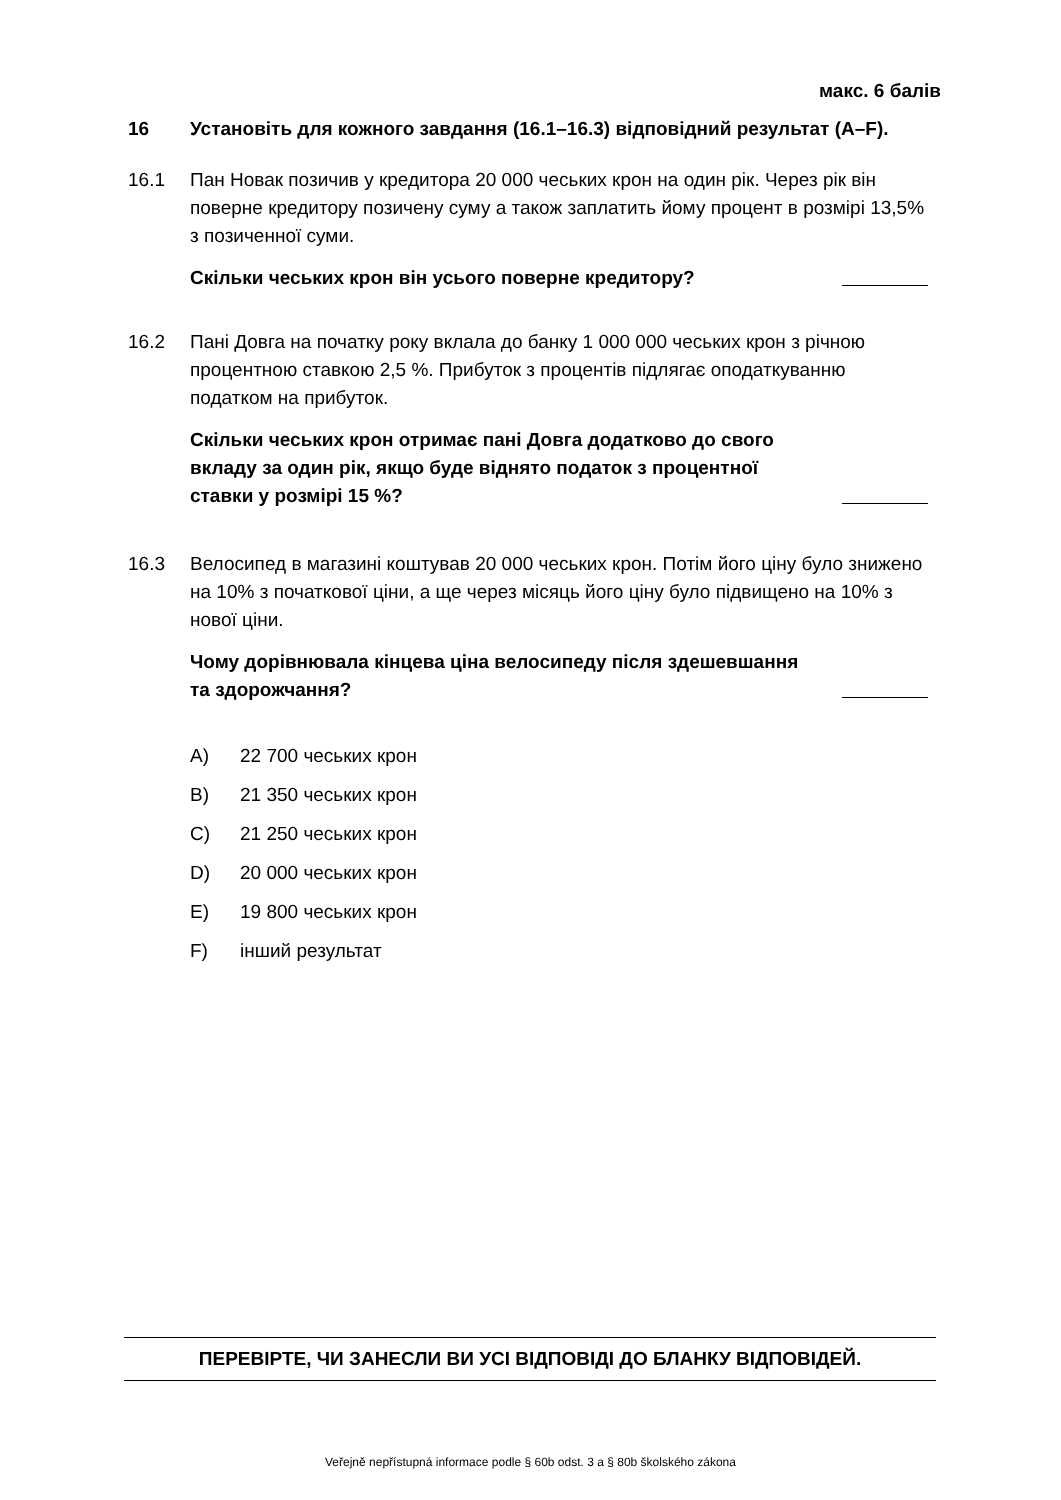макс. 6 балів
16 Установіть для кожного завдання (16.1–16.3) відповідний результат (A–F).
16.1 Пан Новак позичив у кредитора 20 000 чеських крон на один рік. Через рік він поверне кредитору позичену суму а також заплатить йому процент в розмірі 13,5% з позиченної суми.
Скільки чеських крон він усього поверне кредитору?
16.2 Пані Довга на початку року вклала до банку 1 000 000 чеських крон з річною процентною ставкою 2,5 %. Прибуток з процентів підлягає оподаткуванню податком на прибуток.
Скільки чеських крон отримає пані Довга додатково до свого
вкладу за один рік, якщо буде віднято податок з процентної
ставки у розмірі 15 %?
16.3 Велосипед в магазині коштував 20 000 чеських крон. Потім його ціну було знижено на 10% з початкової ціни, а ще через місяць його ціну було підвищено на 10% з нової ціни.
Чому дорівнювала кінцева ціна велосипеду після здешевшання
та здорожчання?
A) 22 700 чеських крон
B) 21 350 чеських крон
C) 21 250 чеських крон
D) 20 000 чеських крон
E) 19 800 чеських крон
F) інший результат
ПЕРЕВІРТЕ, ЧИ ЗАНЕСЛИ ВИ УСІ ВІДПОВІДІ ДО БЛАНКУ ВІДПОВІДЕЙ.
Veřejně nepřístupná informace podle § 60b odst. 3 a § 80b školského zákona